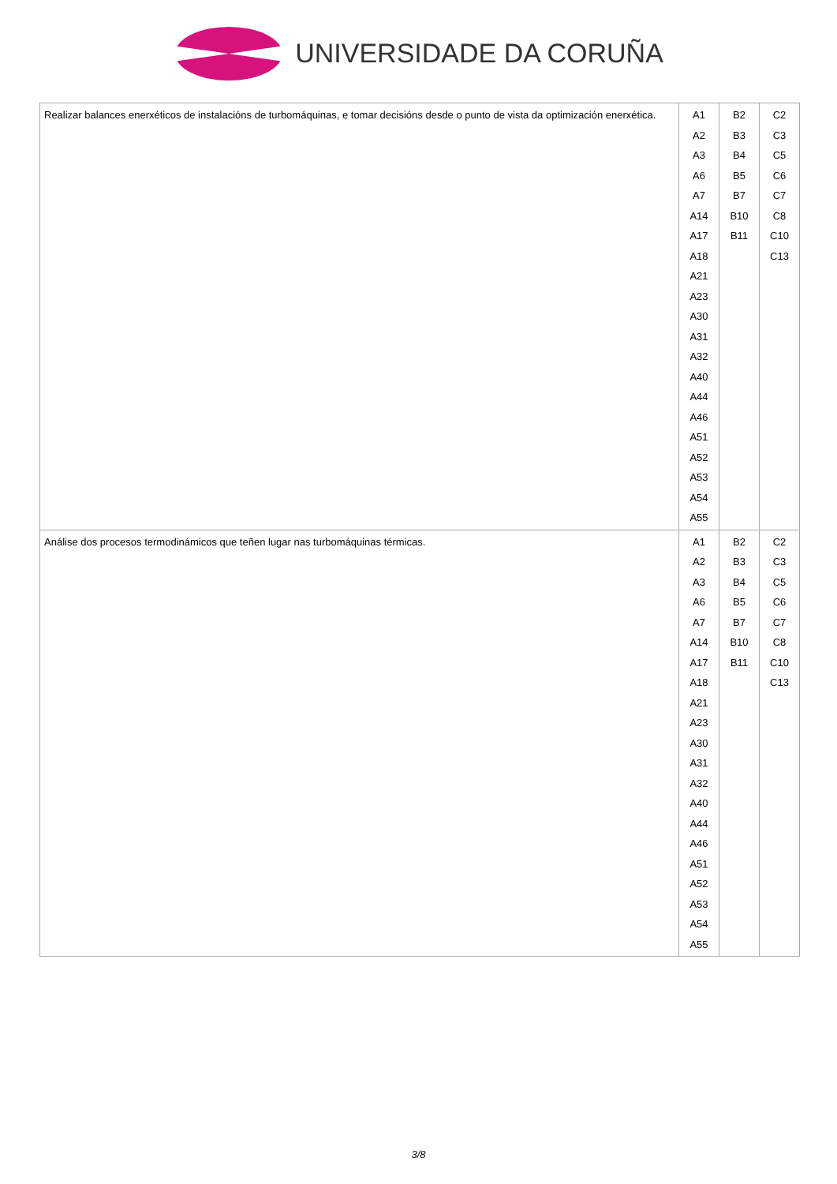UNIVERSIDADE DA CORUÑA
| Realizar balances enerxéticos de instalacións de turbomáquinas, e tomar decisións desde o punto de vista da optimización enerxética. | A1 A2 A3 A6 A7 A14 A17 A18 A21 A23 A30 A31 A32 A40 A44 A46 A51 A52 A53 A54 A55 | B2 B3 B4 B5 B7 B10 B11 | C2 C3 C5 C6 C7 C8 C10 C13 |
| Análise dos procesos termodinámicos que teñen lugar nas turbomáquinas térmicas. | A1 A2 A3 A6 A7 A14 A17 A18 A21 A23 A30 A31 A32 A40 A44 A46 A51 A52 A53 A54 A55 | B2 B3 B4 B5 B7 B10 B11 | C2 C3 C5 C6 C7 C8 C10 C13 |
3/8